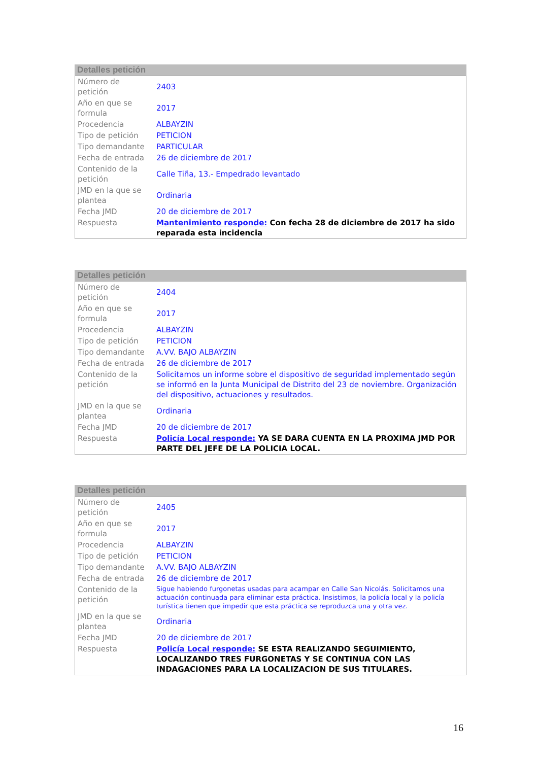Detalles petición
| Número de petición | 2403 |
| Año en que se formula | 2017 |
| Procedencia | ALBAYZIN |
| Tipo de petición | PETICION |
| Tipo demandante | PARTICULAR |
| Fecha de entrada | 26 de diciembre de 2017 |
| Contenido de la petición | Calle Tiña, 13.- Empedrado levantado |
| JMD en la que se plantea | Ordinaria |
| Fecha JMD | 20 de diciembre de 2017 |
| Respuesta | Mantenimiento responde: Con fecha 28 de diciembre de 2017 ha sido reparada esta incidencia |
Detalles petición
| Número de petición | 2404 |
| Año en que se formula | 2017 |
| Procedencia | ALBAYZIN |
| Tipo de petición | PETICION |
| Tipo demandante | A.VV. BAJO ALBAYZIN |
| Fecha de entrada | 26 de diciembre de 2017 |
| Contenido de la petición | Solicitamos un informe sobre el dispositivo de seguridad implementado según se informó en la Junta Municipal de Distrito del 23 de noviembre. Organización del dispositivo, actuaciones y resultados. |
| JMD en la que se plantea | Ordinaria |
| Fecha JMD | 20 de diciembre de 2017 |
| Respuesta | Policía Local responde: YA SE DARA CUENTA EN LA PROXIMA JMD POR PARTE DEL JEFE DE LA POLICIA LOCAL. |
Detalles petición
| Número de petición | 2405 |
| Año en que se formula | 2017 |
| Procedencia | ALBAYZIN |
| Tipo de petición | PETICION |
| Tipo demandante | A.VV. BAJO ALBAYZIN |
| Fecha de entrada | 26 de diciembre de 2017 |
| Contenido de la petición | Sigue habiendo furgonetas usadas para acampar en Calle San Nicolás. Solicitamos una actuación continuada para eliminar esta práctica. Insistimos, la policía local y la policía turística tienen que impedir que esta práctica se reproduzca una y otra vez. |
| JMD en la que se plantea | Ordinaria |
| Fecha JMD | 20 de diciembre de 2017 |
| Respuesta | Policía Local responde: SE ESTA REALIZANDO SEGUIMIENTO, LOCALIZANDO TRES FURGONETAS Y SE CONTINUA CON LAS INDAGACIONES PARA LA LOCALIZACION DE SUS TITULARES. |
16